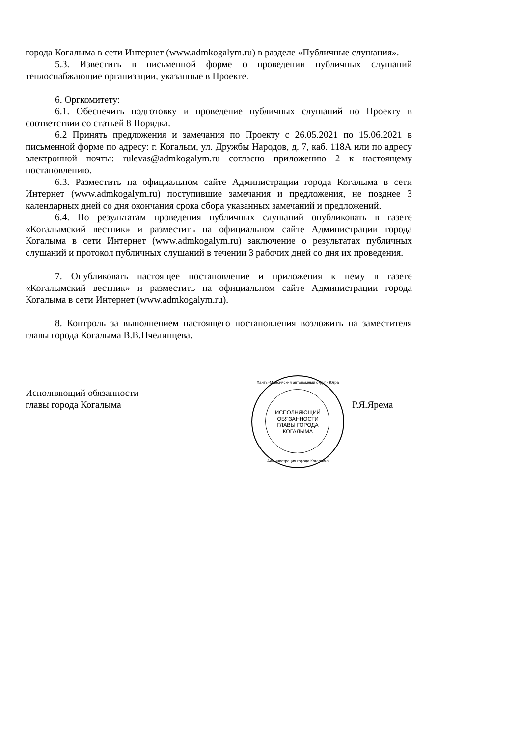города Когалыма в сети Интернет (www.admkogalym.ru) в разделе «Публичные слушания».
5.3. Известить в письменной форме о проведении публичных слушаний теплоснабжающие организации, указанные в Проекте.
6. Оргкомитету:
6.1. Обеспечить подготовку и проведение публичных слушаний по Проекту в соответствии со статьей 8 Порядка.
6.2 Принять предложения и замечания по Проекту с 26.05.2021 по 15.06.2021 в письменной форме по адресу: г. Когалым, ул. Дружбы Народов, д. 7, каб. 118А или по адресу электронной почты: rulevas@admkogalym.ru согласно приложению 2 к настоящему постановлению.
6.3. Разместить на официальном сайте Администрации города Когалыма в сети Интернет (www.admkogalym.ru) поступившие замечания и предложения, не позднее 3 календарных дней со дня окончания срока сбора указанных замечаний и предложений.
6.4. По результатам проведения публичных слушаний опубликовать в газете «Когалымский вестник» и разместить на официальном сайте Администрации города Когалыма в сети Интернет (www.admkogalym.ru) заключение о результатах публичных слушаний и протокол публичных слушаний в течении 3 рабочих дней со дня их проведения.
7. Опубликовать настоящее постановление и приложения к нему в газете «Когалымский вестник» и разместить на официальном сайте Администрации города Когалыма в сети Интернет (www.admkogalym.ru).
8. Контроль за выполнением настоящего постановления возложить на заместителя главы города Когалыма В.В.Пчелинцева.
Исполняющий обязанности
главы города Когалыма
Ханты-Мансийский автономный округ - Югра
ИСПОЛНЯЮЩИЙ
ОБЯЗАННОСТИ
ГЛАВЫ ГОРОДА
КОГАЛЫМА
Администрация города Когалыма
Р.Я.Ярема